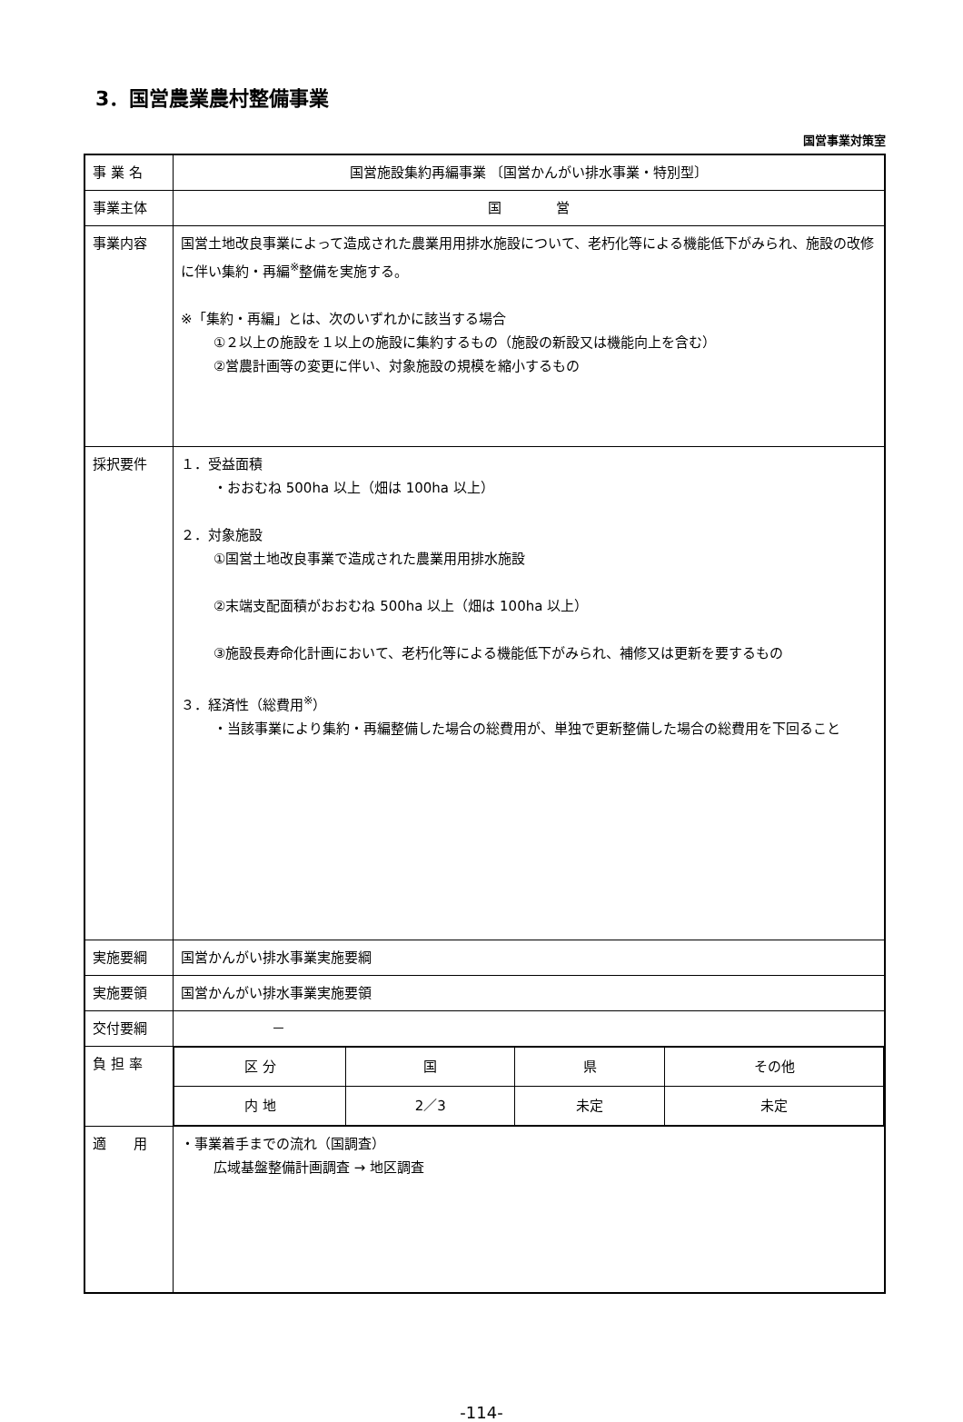3．国営農業農村整備事業
国営事業対策室
| 事 業 名 | 国営施設集約再編事業 〔国営かんがい排水事業・特別型〕 |
| 事業主体 | 国 営 |
| 事業内容 | 国営土地改良事業によって造成された農業用用排水施設について、老朽化等による機能低下がみられ、施設の改修に伴い集約・再編<sup>※</sup>整備を実施する。 ※「集約・再編」とは、次のいずれかに該当する場合 ①２以上の施設を１以上の施設に集約するもの（施設の新設又は機能向上を含む） ②営農計画等の変更に伴い、対象施設の規模を縮小するもの |
| 採択要件 | １．受益面積 ・おおむね 500ha 以上（畑は 100ha 以上） ２．対象施設 ①国営土地改良事業で造成された農業用用排水施設 ②末端支配面積がおおむね 500ha 以上（畑は 100ha 以上） ③施設長寿命化計画において、老朽化等による機能低下がみられ、補修又は更新を要するもの ３．経済性（総費用<sup>※</sup>） ・当該事業により集約・再編整備した場合の総費用が、単独で更新整備した場合の総費用を下回ること |
| 実施要綱 | 国営かんがい排水事業実施要綱 |
| 実施要領 | 国営かんがい排水事業実施要領 |
| 交付要綱 | － |
| 負 担 率 | / 区 分 / 国 / 県 / その他 / / 内 地 / 2／3 / 未定 / 未定 / |
| 適 用 | ・事業着手までの流れ（国調査） 広域基盤整備計画調査 → 地区調査 |
-114-